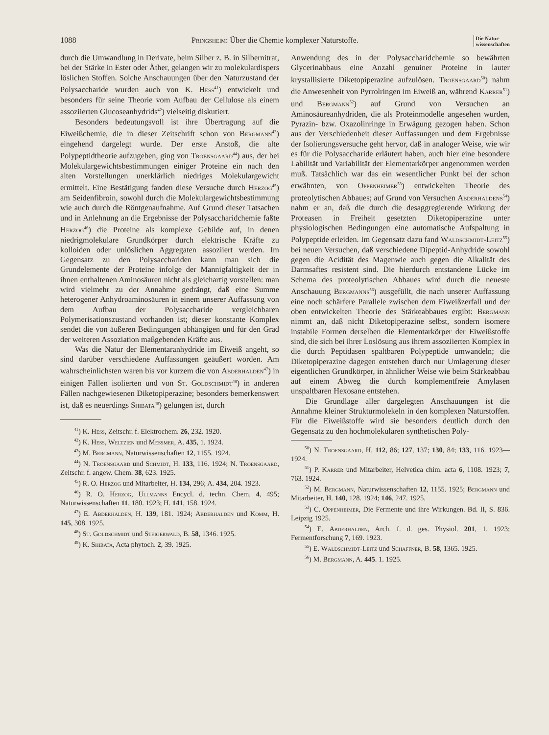1088 Pringsheim: Über die Chemie komplexer Naturstoffe. Die Natur-
wissenschaften
durch die Umwandlung in Derivate, beim Silber z. B. in Silbernitrat, bei der Stärke in Ester oder Äther, gelangen wir zu molekulardispers löslichen Stoffen. Solche Anschauungen über den Naturzustand der Polysaccharide wurden auch von K. Hess<sup>41</sup>) entwickelt und besonders für seine Theorie vom Aufbau der Cellulose als einem assoziierten Glucoseanhydrids<sup>42</sup>) vielseitig diskutiert.
Besonders bedeutungsvoll ist ihre Übertragung auf die Eiweißchemie, die in dieser Zeitschrift schon von Bergmann<sup>43</sup>) eingehend dargelegt wurde. Der erste Anstoß, die alte Polypeptidtheorie aufzugeben, ging von Troensgaard<sup>44</sup>) aus, der bei Molekulargewichtsbestimmungen einiger Proteine ein nach den alten Vorstellungen unerklärlich niedriges Molekulargewicht ermittelt. Eine Bestätigung fanden diese Versuche durch Herzog<sup>45</sup>) am Seidenfibroin, sowohl durch die Molekulargewichtsbestimmung wie auch durch die Röntgenaufnahme. Auf Grund dieser Tatsachen und in Anlehnung an die Ergebnisse der Polysaccharidchemie faßte Herzog<sup>46</sup>) die Proteine als komplexe Gebilde auf, in denen niedrigmolekulare Grundkörper durch elektrische Kräfte zu kolloiden oder unlöslichen Aggregaten assoziiert werden. Im Gegensatz zu den Polysacchariden kann man sich die Grundelemente der Proteine infolge der Mannigfaltigkeit der in ihnen enthaltenen Aminosäuren nicht als gleichartig vorstellen: man wird vielmehr zu der Annahme gedrängt, daß eine Summe heterogener Anhydroaminosäuren in einem unserer Auffassung von dem Aufbau der Polysaccharide vergleichbaren Polymerisationszustand vorhanden ist; dieser konstante Komplex sendet die von äußeren Bedingungen abhängigen und für den Grad der weiteren Assoziation maßgebenden Kräfte aus.
Was die Natur der Elementaranhydride im Eiweiß angeht, so sind darüber verschiedene Auffassungen geäußert worden. Am wahrscheinlichsten waren bis vor kurzem die von Abderhalden<sup>47</sup>) in einigen Fällen isolierten und von St. Goldschmidt<sup>48</sup>) in anderen Fällen nachgewiesenen Diketopiperazine; besonders bemerkenswert ist, daß es neuerdings Shibata<sup>49</sup>) gelungen ist, durch
<sup>41</sup>) K. Hess, Zeitschr. f. Elektrochem. 26, 232. 1920.
<sup>42</sup>) K. Hess, Weltzien und Messmer, A. 435, 1. 1924.
<sup>43</sup>) M. Bergmann, Naturwissenschaften 12, 1155. 1924.
<sup>44</sup>) N. Troensgaard und Schmidt, H. 133, 116. 1924; N. Troensgaard, Zeitschr. f. angew. Chem. 38, 623. 1925.
<sup>45</sup>) R. O. Herzog und Mitarbeiter, H. 134, 296; A. 434, 204. 1923.
<sup>46</sup>) R. O. Herzog, Ullmanns Encycl. d. techn. Chem. 4, 495; Naturwissenschaften 11, 180. 1923; H. 141, 158. 1924.
<sup>47</sup>) E. Abderhalden, H. 139, 181. 1924; Abderhalden und Komm, H. 145, 308. 1925.
<sup>48</sup>) St. Goldschmidt und Steigerwald, B. 58, 1346. 1925.
<sup>49</sup>) K. Shibata, Acta phytoch. 2, 39. 1925.
Anwendung des in der Polysaccharidchemie so bewährten Glycerinabbaus eine Anzahl genuiner Proteine in lauter krystallisierte Diketopiperazine aufzulösen. Troensgaard<sup>50</sup>) nahm die Anwesenheit von Pyrrolringen im Eiweiß an, während Karrer<sup>51</sup>) und Bergmann<sup>52</sup>) auf Grund von Versuchen an Aminosäureanhydriden, die als Proteinmodelle angesehen wurden, Pyrazin- bzw. Oxazolinringe in Erwägung gezogen haben. Schon aus der Verschiedenheit dieser Auffassungen und dem Ergebnisse der Isolierungsversuche geht hervor, daß in analoger Weise, wie wir es für die Polysaccharide erläutert haben, auch hier eine besondere Labilität und Variabilität der Elementarkörper angenommen werden muß. Tatsächlich war das ein wesentlicher Punkt bei der schon erwähnten, von Oppenheimer<sup>53</sup>) entwickelten Theorie des proteolytischen Abbaues; auf Grund von Versuchen Abderhaldens<sup>54</sup>) nahm er an, daß die durch die desaggregierende Wirkung der Proteasen in Freiheit gesetzten Diketopiperazine unter physiologischen Bedingungen eine automatische Aufspaltung in Polypeptide erleiden. Im Gegensatz dazu fand Waldschmidt-Leitz<sup>55</sup>) bei neuen Versuchen, daß verschiedene Dipeptid-Anhydride sowohl gegen die Acidität des Magenwie auch gegen die Alkalität des Darmsaftes resistent sind. Die hierdurch entstandene Lücke im Schema des proteolytischen Abbaues wird durch die neueste Anschauung Bergmanns<sup>56</sup>) ausgefüllt, die nach unserer Auffassung eine noch schärfere Parallele zwischen dem Eiweißzerfall und der oben entwickelten Theorie des Stärkeabbaues ergibt: Bergmann nimmt an, daß nicht Diketopiperazine selbst, sondern isomere instabile Formen derselben die Elementarkörper der Eiweißstoffe sind, die sich bei ihrer Loslösung aus ihrem assoziierten Komplex in die durch Peptidasen spaltbaren Polypeptide umwandeln; die Diketopiperazine dagegen entstehen durch nur Umlagerung dieser eigentlichen Grundkörper, in ähnlicher Weise wie beim Stärkeabbau auf einem Abweg die durch komplementfreie Amylasen unspaltbaren Hexosane entstehen.
Die Grundlage aller dargelegten Anschauungen ist die Annahme kleiner Strukturmolekeln in den komplexen Naturstoffen. Für die Eiweißstoffe wird sie besonders deutlich durch den Gegensatz zu den hochmolekularen synthetischen Poly-
<sup>50</sup>) N. Troensgaard, H. 112, 86; 127, 137; 130, 84; 133, 116. 1923—1924.
<sup>51</sup>) P. Karrer und Mitarbeiter, Helvetica chim. acta 6, 1108. 1923; 7, 763. 1924.
<sup>52</sup>) M. Bergmann, Naturwissenschaften 12, 1155. 1925; Bergmann und Mitarbeiter, H. 140, 128. 1924; 146, 247. 1925.
<sup>53</sup>) C. Oppenheimer, Die Fermente und ihre Wirkungen. Bd. II, S. 836. Leipzig 1925.
<sup>54</sup>) E. Abderhalden, Arch. f. d. ges. Physiol. 201, 1. 1923; Fermentforschung 7, 169. 1923.
<sup>55</sup>) E. Waldschmidt-Leitz und Schäffner, B. 58, 1365. 1925.
<sup>56</sup>) M. Bergmann, A. 445. 1. 1925.